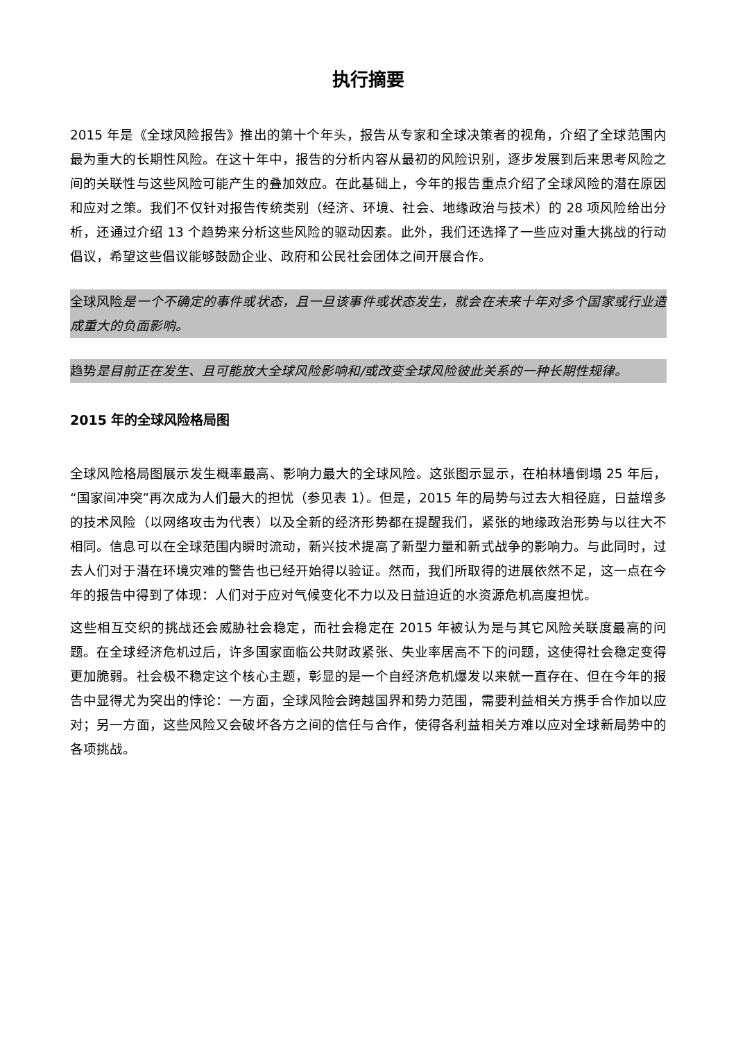执行摘要
2015 年是《全球风险报告》推出的第十个年头，报告从专家和全球决策者的视角，介绍了全球范围内最为重大的长期性风险。在这十年中，报告的分析内容从最初的风险识别，逐步发展到后来思考风险之间的关联性与这些风险可能产生的叠加效应。在此基础上，今年的报告重点介绍了全球风险的潜在原因和应对之策。我们不仅针对报告传统类别（经济、环境、社会、地缘政治与技术）的 28 项风险给出分析，还通过介绍 13 个趋势来分析这些风险的驱动因素。此外，我们还选择了一些应对重大挑战的行动倡议，希望这些倡议能够鼓励企业、政府和公民社会团体之间开展合作。
全球风险是一个不确定的事件或状态，且一旦该事件或状态发生，就会在未来十年对多个国家或行业造成重大的负面影响。
趋势是目前正在发生、且可能放大全球风险影响和/或改变全球风险彼此关系的一种长期性规律。
2015 年的全球风险格局图
全球风险格局图展示发生概率最高、影响力最大的全球风险。这张图示显示，在柏林墙倒塌 25 年后，“国家间冲突”再次成为人们最大的担忧（参见表 1）。但是，2015 年的局势与过去大相径庭，日益增多的技术风险（以网络攻击为代表）以及全新的经济形势都在提醒我们，紧张的地缘政治形势与以往大不相同。信息可以在全球范围内瞬时流动，新兴技术提高了新型力量和新式战争的影响力。与此同时，过去人们对于潜在环境灾难的警告也已经开始得以验证。然而，我们所取得的进展依然不足，这一点在今年的报告中得到了体现：人们对于应对气候变化不力以及日益迫近的水资源危机高度担忧。
这些相互交织的挑战还会威胁社会稳定，而社会稳定在 2015 年被认为是与其它风险关联度最高的问题。在全球经济危机过后，许多国家面临公共财政紧张、失业率居高不下的问题，这使得社会稳定变得更加脆弱。社会极不稳定这个核心主题，彰显的是一个自经济危机爆发以来就一直存在、但在今年的报告中显得尤为突出的悖论：一方面，全球风险会跨越国界和势力范围，需要利益相关方携手合作加以应对；另一方面，这些风险又会破坏各方之间的信任与合作，使得各利益相关方难以应对全球新局势中的各项挑战。